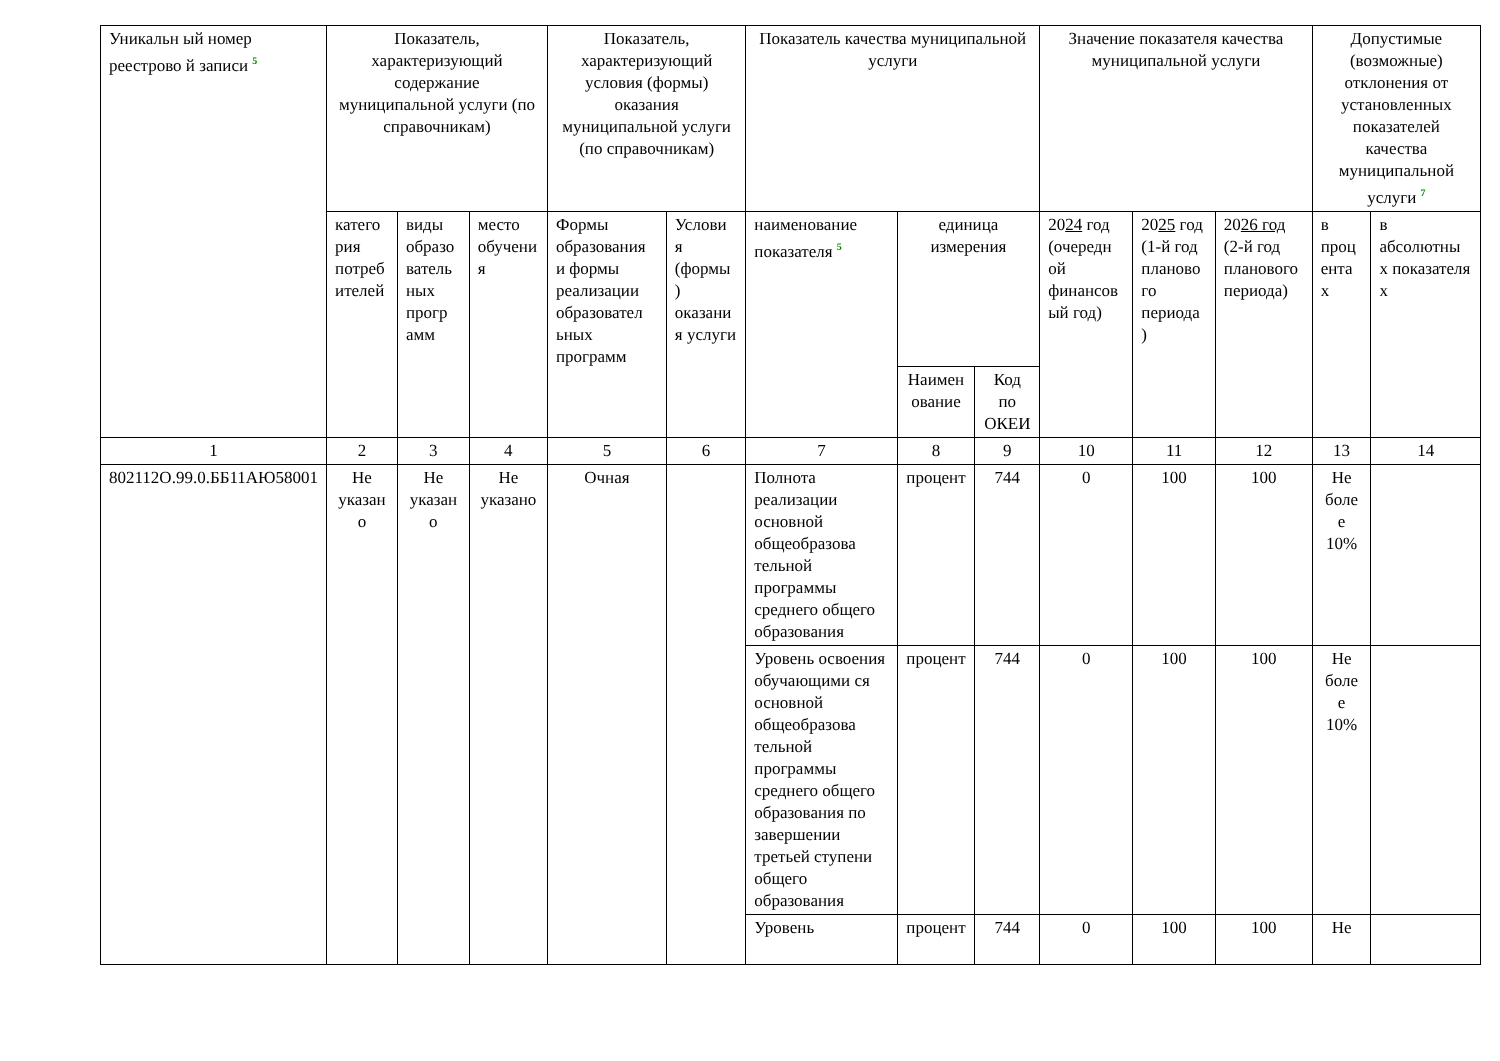| Уникальн ый номер реестрово й записи <sup>5</sup> | Показатель, характеризующий содержание муниципальной услуги (по справочникам) | | | Показатель, характеризующий условия (формы) оказания муниципальной услуги (по справочникам) | | Показатель качества муниципальной услуги | | | Значение показателя качества муниципальной услуги | | | Допустимые (возможные) отклонения от установленных показателей качества муниципальной услуги <sup>7</sup> | |
| --- | --- | --- | --- | --- | --- | --- | --- | --- | --- | --- | --- | --- | --- |
| | катего рия потреб ителей | виды образо ватель ных прогр амм | место обучени я | Формы образования и формы реализации образовател ьных программ | Услови я (формы ) оказани я услуги | наименование показателя <sup>5</sup> | единица измерения | | 20 24 год (очередн ой финансов ый год) | 20 25 год (1-й год планово го периода ) | 20 26 год (2-й год планового периода) | в проц ента х | в абсолютны х показателя х |
| | | | | | | | Наимен ование | Код по ОКЕИ | | | | | |
| 1 | 2 | 3 | 4 | 5 | 6 | 7 | 8 | 9 | 10 | 11 | 12 | 13 | 14 |
| 802112О.99.0.ББ11АЮ58001 | Не указан о | Не указан о | Не указано | Очная | | Полнота реализации основной общеобразова тельной программы среднего общего образования | процент | 744 | 0 | 100 | 100 | Не боле е 10% | |
| | | | | | | Уровень освоения обучающими ся основной общеобразова тельной программы среднего общего образования по завершении третьей ступени общего образования | процент | 744 | 0 | 100 | 100 | Не боле е 10% | |
| | | | | | | Уровень | процент | 744 | 0 | 100 | 100 | Не | |